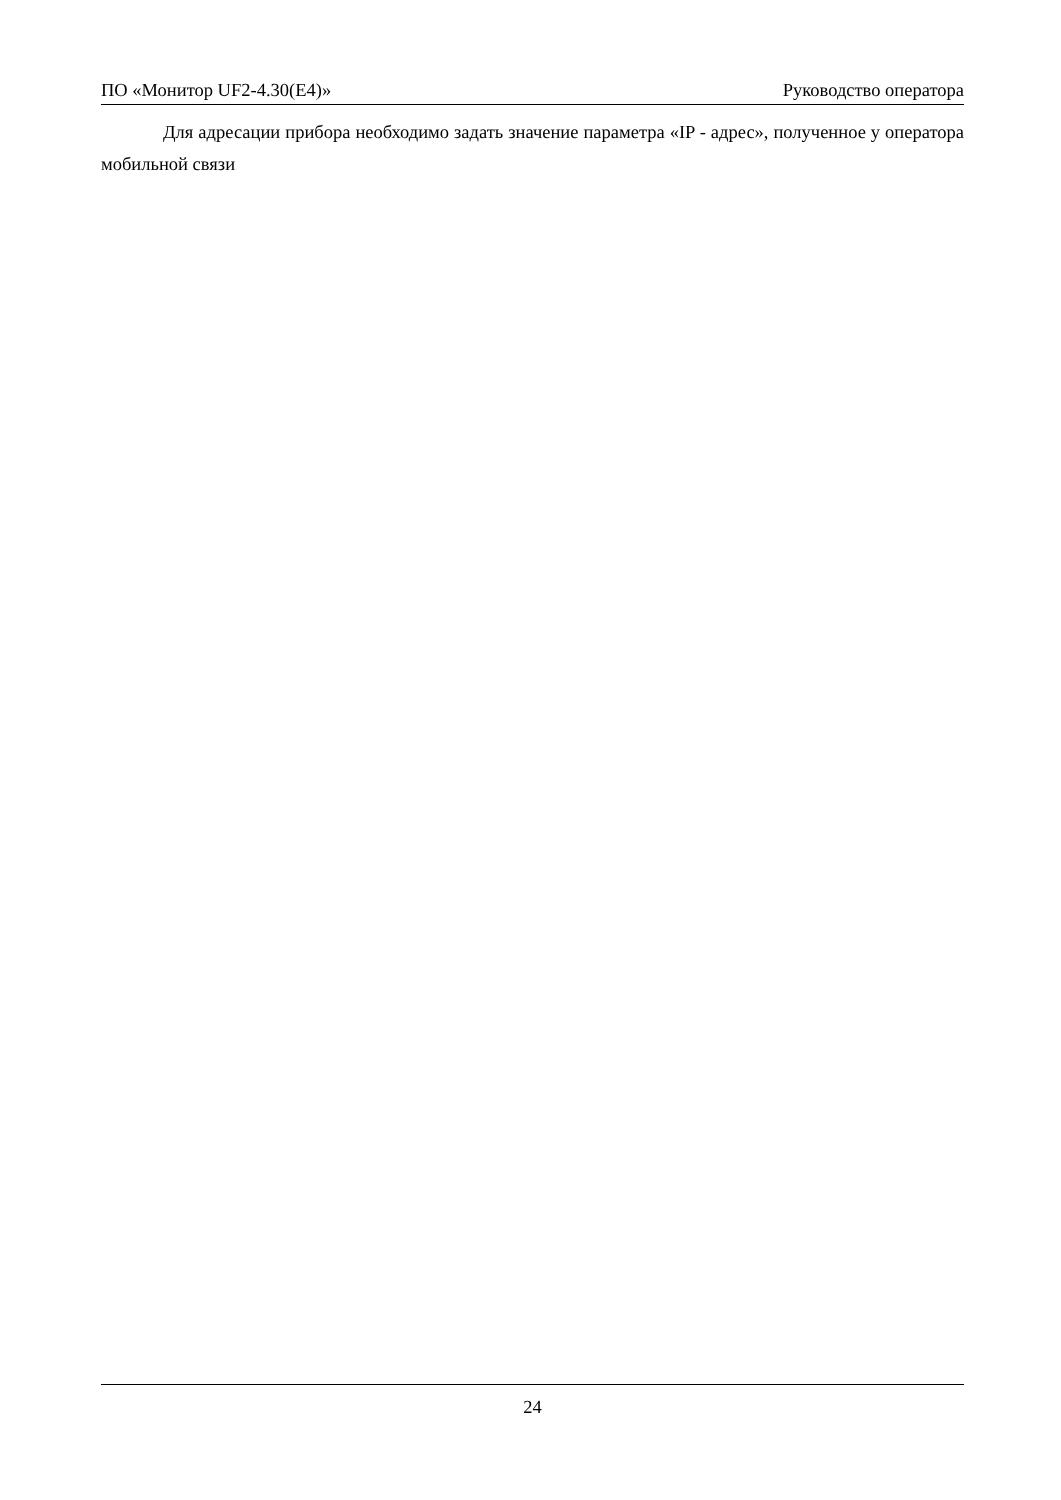ПО «Монитор UF2-4.30(E4)» Руководство оператора
Для адресации прибора необходимо задать значение параметра «IP - адрес», полученное у оператора мобильной связи
24